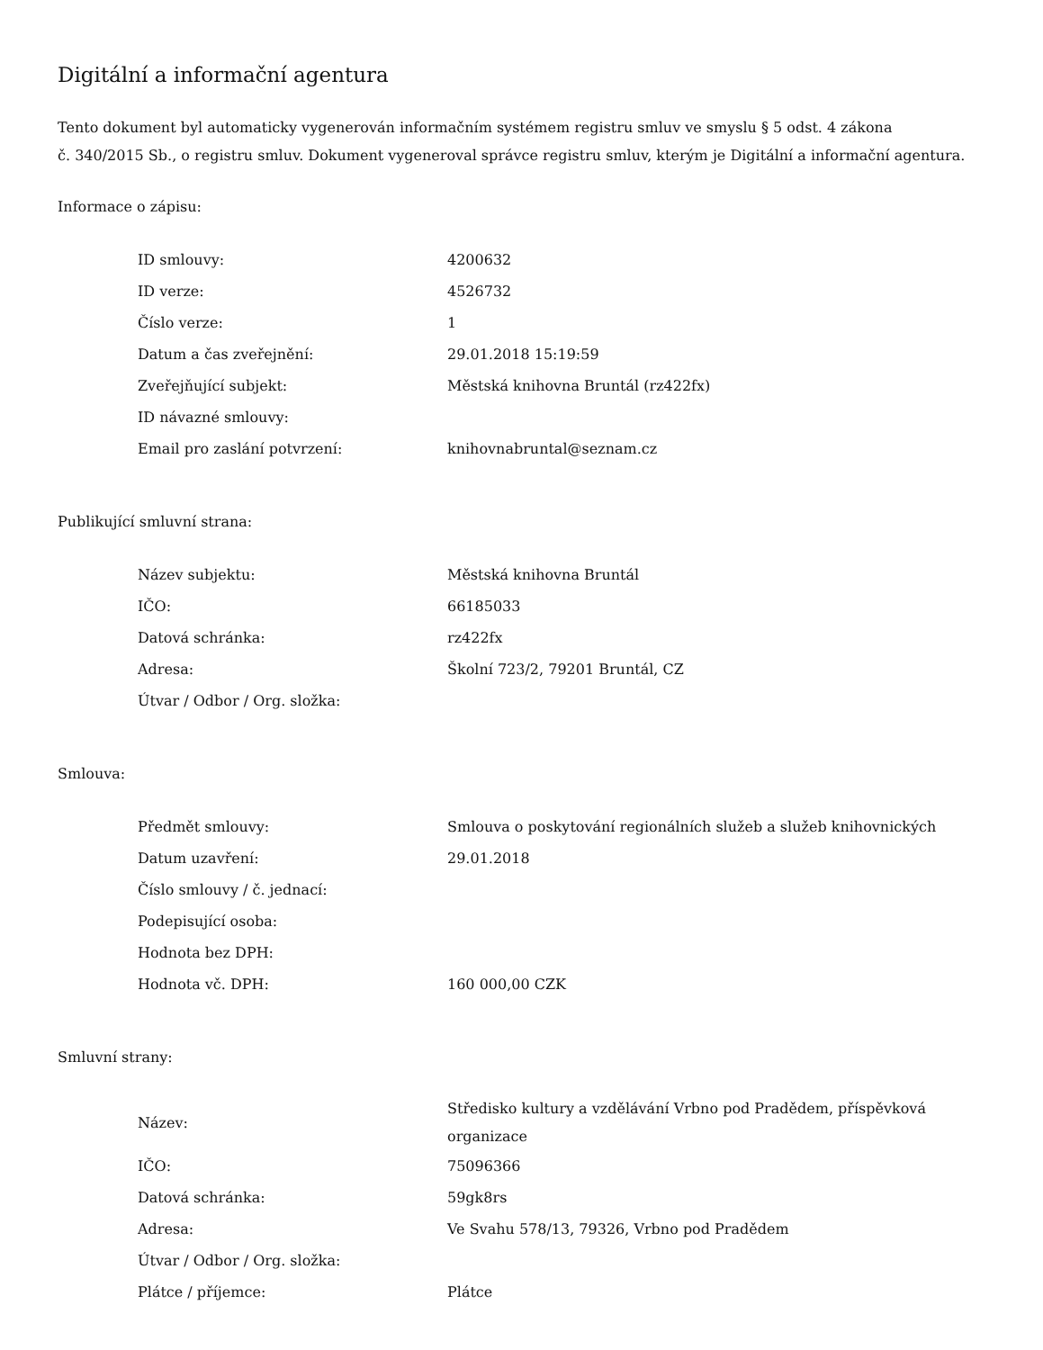Digitální a informační agentura
Tento dokument byl automaticky vygenerován informačním systémem registru smluv ve smyslu § 5 odst. 4 zákona
č. 340/2015 Sb., o registru smluv. Dokument vygeneroval správce registru smluv, kterým je Digitální a informační agentura.
Informace o zápisu:
| ID smlouvy: | 4200632 |
| ID verze: | 4526732 |
| Číslo verze: | 1 |
| Datum a čas zveřejnění: | 29.01.2018 15:19:59 |
| Zveřejňující subjekt: | Městská knihovna Bruntál (rz422fx) |
| ID návazné smlouvy: | |
| Email pro zaslání potvrzení: | knihovnabruntal@seznam.cz |
Publikující smluvní strana:
| Název subjektu: | Městská knihovna Bruntál |
| IČO: | 66185033 |
| Datová schránka: | rz422fx |
| Adresa: | Školní 723/2, 79201 Bruntál, CZ |
| Útvar / Odbor / Org. složka: | |
Smlouva:
| Předmět smlouvy: | Smlouva o poskytování regionálních služeb a služeb knihovnických |
| Datum uzavření: | 29.01.2018 |
| Číslo smlouvy / č. jednací: | |
| Podepisující osoba: | |
| Hodnota bez DPH: | |
| Hodnota vč. DPH: | 160 000,00 CZK |
Smluvní strany:
| Název: | Středisko kultury a vzdělávání Vrbno pod Pradědem, příspěvková organizace |
| IČO: | 75096366 |
| Datová schránka: | 59gk8rs |
| Adresa: | Ve Svahu 578/13, 79326, Vrbno pod Pradědem |
| Útvar / Odbor / Org. složka: | |
| Plátce / příjemce: | Plátce |